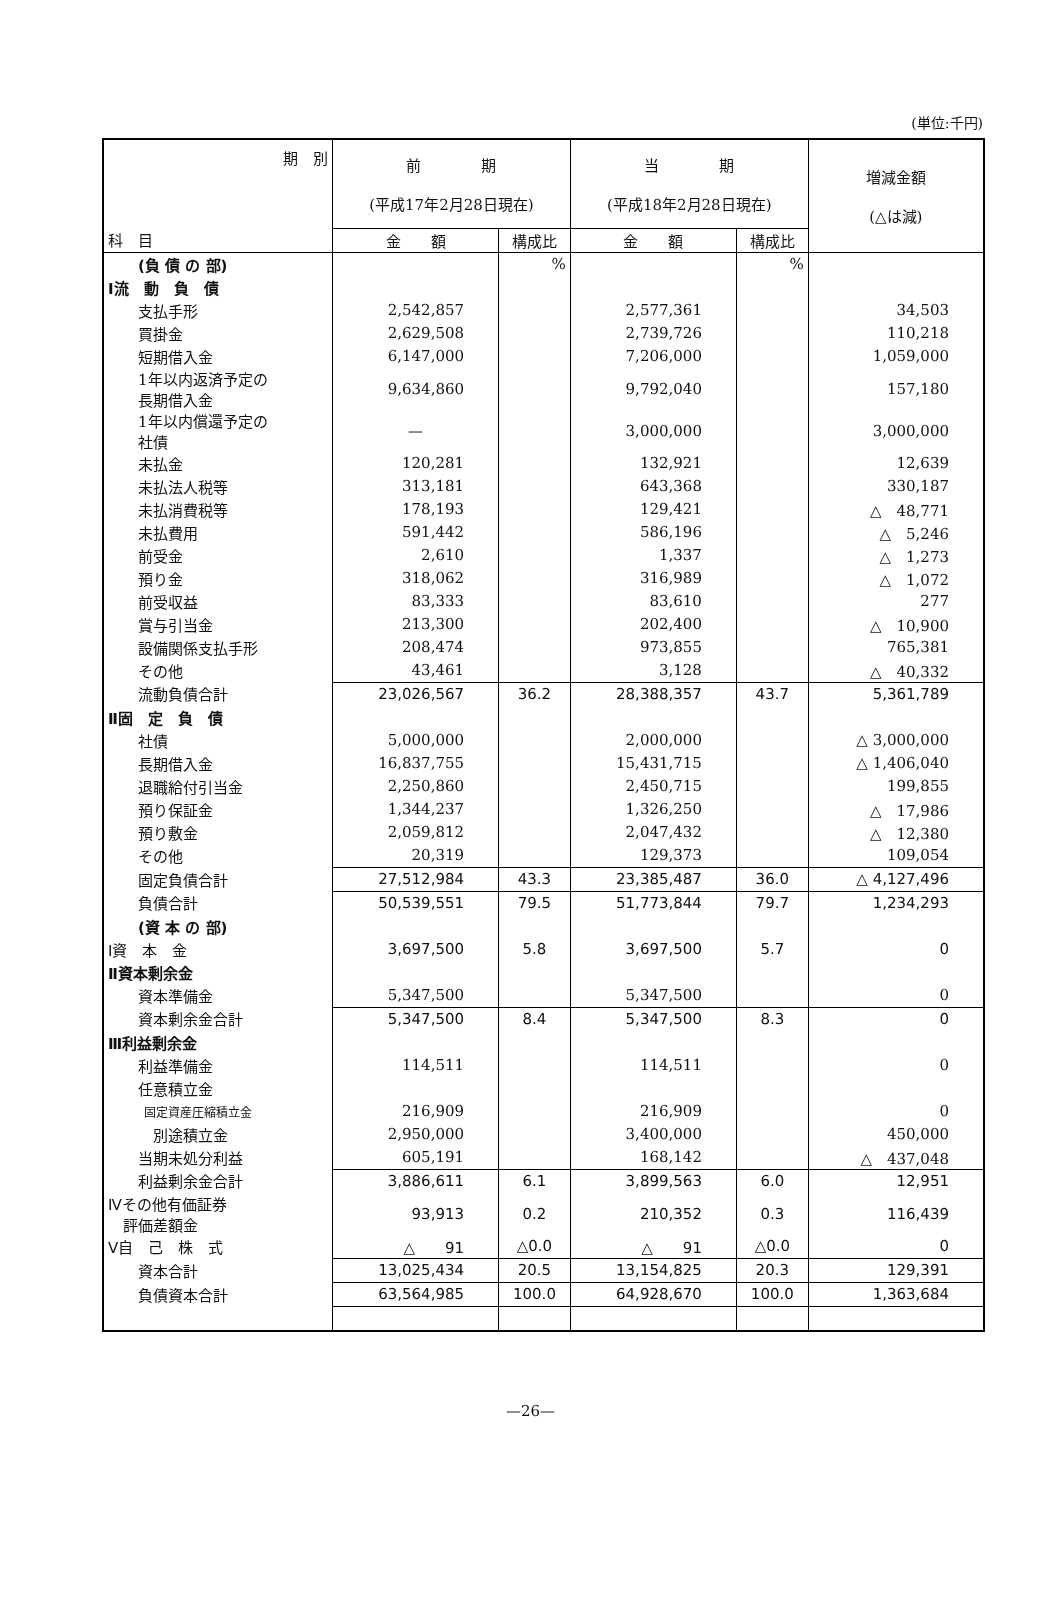(単位:千円)
| 期 別 | 前 期 (平成17年2月28日現在) | | 当 期 (平成18年2月28日現在) | | 増減金額 (△は減) |
| --- | --- | --- | --- | --- | --- |
| 科 目 | 金 額 | 構成比 | 金 額 | 構成比 | |
| (負 債 の 部) | | % | | % | |
| Ⅰ流 動 負 債 | | | | | |
| 支払手形 | 2,542,857 | | 2,577,361 | | 34,503 |
| 買掛金 | 2,629,508 | | 2,739,726 | | 110,218 |
| 短期借入金 | 6,147,000 | | 7,206,000 | | 1,059,000 |
| 1年以内返済予定の 長期借入金 | 9,634,860 | | 9,792,040 | | 157,180 |
| 1年以内償還予定の 社債 | — | | 3,000,000 | | 3,000,000 |
| 未払金 | 120,281 | | 132,921 | | 12,639 |
| 未払法人税等 | 313,181 | | 643,368 | | 330,187 |
| 未払消費税等 | 178,193 | | 129,421 | | △ 48,771 |
| 未払費用 | 591,442 | | 586,196 | | △ 5,246 |
| 前受金 | 2,610 | | 1,337 | | △ 1,273 |
| 預り金 | 318,062 | | 316,989 | | △ 1,072 |
| 前受収益 | 83,333 | | 83,610 | | 277 |
| 賞与引当金 | 213,300 | | 202,400 | | △ 10,900 |
| 設備関係支払手形 | 208,474 | | 973,855 | | 765,381 |
| その他 | 43,461 | | 3,128 | | △ 40,332 |
| 流動負債合計 | 23,026,567 | 36.2 | 28,388,357 | 43.7 | 5,361,789 |
| Ⅱ固 定 負 債 | | | | | |
| 社債 | 5,000,000 | | 2,000,000 | | △ 3,000,000 |
| 長期借入金 | 16,837,755 | | 15,431,715 | | △ 1,406,040 |
| 退職給付引当金 | 2,250,860 | | 2,450,715 | | 199,855 |
| 預り保証金 | 1,344,237 | | 1,326,250 | | △ 17,986 |
| 預り敷金 | 2,059,812 | | 2,047,432 | | △ 12,380 |
| その他 | 20,319 | | 129,373 | | 109,054 |
| 固定負債合計 | 27,512,984 | 43.3 | 23,385,487 | 36.0 | △ 4,127,496 |
| 負債合計 | 50,539,551 | 79.5 | 51,773,844 | 79.7 | 1,234,293 |
| (資 本 の 部) | | | | | |
| Ⅰ資 本 金 | 3,697,500 | 5.8 | 3,697,500 | 5.7 | 0 |
| Ⅱ資本剰余金 | | | | | |
| 資本準備金 | 5,347,500 | | 5,347,500 | | 0 |
| 資本剰余金合計 | 5,347,500 | 8.4 | 5,347,500 | 8.3 | 0 |
| Ⅲ利益剰余金 | | | | | |
| 利益準備金 | 114,511 | | 114,511 | | 0 |
| 任意積立金 | | | | | |
| 固定資産圧縮積立金 | 216,909 | | 216,909 | | 0 |
| 別途積立金 | 2,950,000 | | 3,400,000 | | 450,000 |
| 当期未処分利益 | 605,191 | | 168,142 | | △ 437,048 |
| 利益剰余金合計 | 3,886,611 | 6.1 | 3,899,563 | 6.0 | 12,951 |
| Ⅳその他有価証券 評価差額金 | 93,913 | 0.2 | 210,352 | 0.3 | 116,439 |
| Ⅴ自 己 株 式 | △ 91 | △0.0 | △ 91 | △0.0 | 0 |
| 資本合計 | 13,025,434 | 20.5 | 13,154,825 | 20.3 | 129,391 |
| 負債資本合計 | 63,564,985 | 100.0 | 64,928,670 | 100.0 | 1,363,684 |
—26—